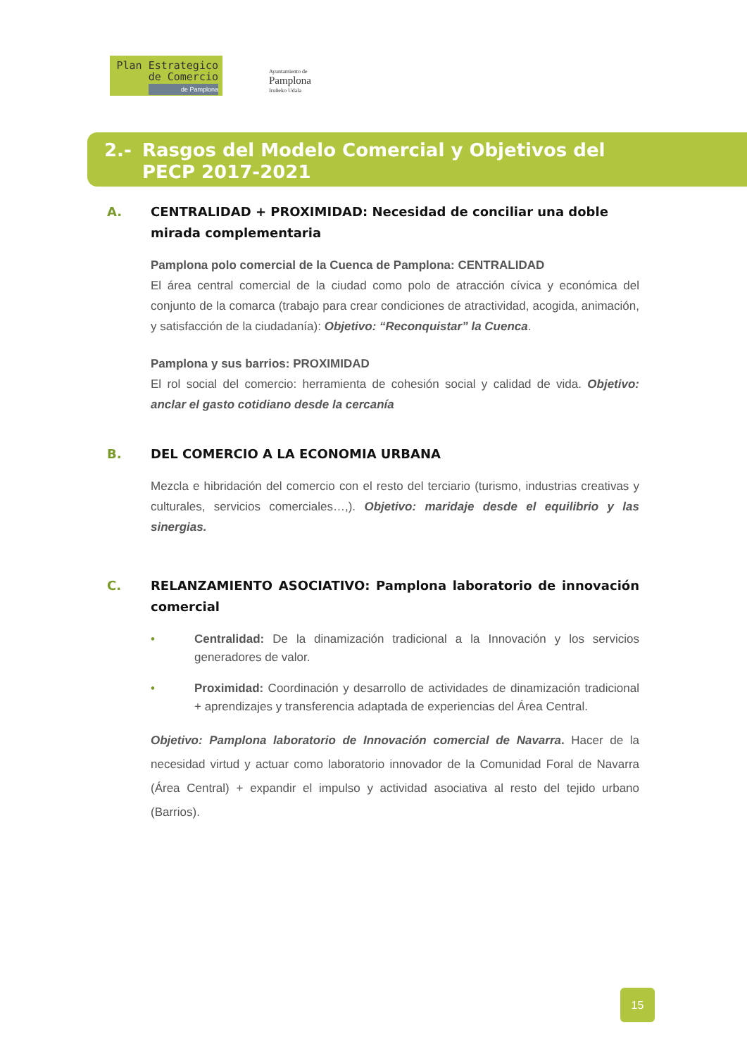Plan Estrategico
de Comercio
de Pamplona
Ayuntamiento de
Pamplona
Iruñeko Udala
2.- Rasgos del Modelo Comercial y Objetivos del
PECP 2017-2021
A. CENTRALIDAD + PROXIMIDAD: Necesidad de conciliar una doble mirada complementaria
Pamplona polo comercial de la Cuenca de Pamplona: CENTRALIDAD
El área central comercial de la ciudad como polo de atracción cívica y económica del conjunto de la comarca (trabajo para crear condiciones de atractividad, acogida, animación, y satisfacción de la ciudadanía): Objetivo: “Reconquistar” la Cuenca.
Pamplona y sus barrios: PROXIMIDAD
El rol social del comercio: herramienta de cohesión social y calidad de vida. Objetivo: anclar el gasto cotidiano desde la cercanía
B. DEL COMERCIO A LA ECONOMIA URBANA
Mezcla e hibridación del comercio con el resto del terciario (turismo, industrias creativas y culturales, servicios comerciales…,). Objetivo: maridaje desde el equilibrio y las sinergias.
C. RELANZAMIENTO ASOCIATIVO: Pamplona laboratorio de innovación comercial
• Centralidad: De la dinamización tradicional a la Innovación y los servicios generadores de valor.
• Proximidad: Coordinación y desarrollo de actividades de dinamización tradicional + aprendizajes y transferencia adaptada de experiencias del Área Central.
Objetivo: Pamplona laboratorio de Innovación comercial de Navarra. Hacer de la necesidad virtud y actuar como laboratorio innovador de la Comunidad Foral de Navarra (Área Central) + expandir el impulso y actividad asociativa al resto del tejido urbano (Barrios).
15